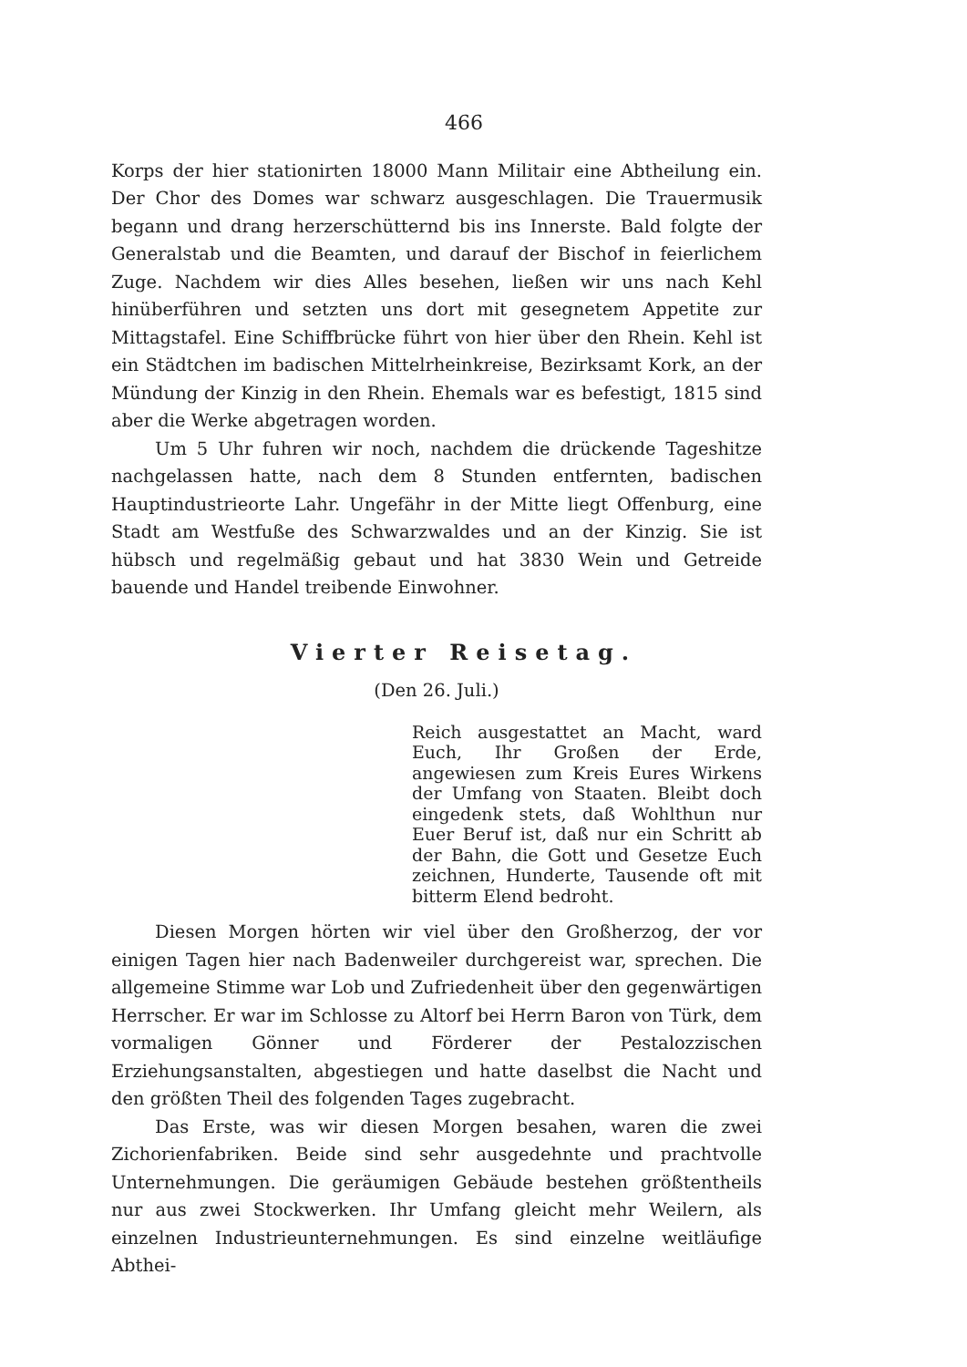466
Korps der hier stationirten 18000 Mann Militair eine Abtheilung ein. Der Chor des Domes war schwarz ausgeschlagen. Die Trauermusik begann und drang herzerschütternd bis ins Innerste. Bald folgte der Generalstab und die Beamten, und darauf der Bischof in feierlichem Zuge. Nachdem wir dies Alles besehen, ließen wir uns nach Kehl hinüberführen und setzten uns dort mit gesegnetem Appetite zur Mittagstafel. Eine Schiffbrücke führt von hier über den Rhein. Kehl ist ein Städtchen im badischen Mittelrheinkreise, Bezirksamt Kork, an der Mündung der Kinzig in den Rhein. Ehemals war es befestigt, 1815 sind aber die Werke abgetragen worden.
Um 5 Uhr fuhren wir noch, nachdem die drückende Tageshitze nachgelassen hatte, nach dem 8 Stunden entfernten, badischen Hauptindustrieorte Lahr. Ungefähr in der Mitte liegt Offenburg, eine Stadt am Westfuße des Schwarzwaldes und an der Kinzig. Sie ist hübsch und regelmäßig gebaut und hat 3830 Wein und Getreide bauende und Handel treibende Einwohner.
Vierter Reisetag.
(Den 26. Juli.)
Reich ausgestattet an Macht, ward Euch, Ihr Großen der Erde, angewiesen zum Kreis Eures Wirkens der Umfang von Staaten. Bleibt doch eingedenk stets, daß Wohlthun nur Euer Beruf ist, daß nur ein Schritt ab der Bahn, die Gott und Gesetze Euch zeichnen, Hunderte, Tausende oft mit bitterm Elend bedroht.
Diesen Morgen hörten wir viel über den Großherzog, der vor einigen Tagen hier nach Badenweiler durchgereist war, sprechen. Die allgemeine Stimme war Lob und Zufriedenheit über den gegenwärtigen Herrscher. Er war im Schlosse zu Altorf bei Herrn Baron von Türk, dem vormaligen Gönner und Förderer der Pestalozzischen Erziehungsanstalten, abgestiegen und hatte daselbst die Nacht und den größten Theil des folgenden Tages zugebracht.
Das Erste, was wir diesen Morgen besahen, waren die zwei Zichorienfabriken. Beide sind sehr ausgedehnte und prachtvolle Unternehmungen. Die geräumigen Gebäude bestehen größtentheils nur aus zwei Stockwerken. Ihr Umfang gleicht mehr Weilern, als einzelnen Industrieunternehmungen. Es sind einzelne weitläufige Abthei-